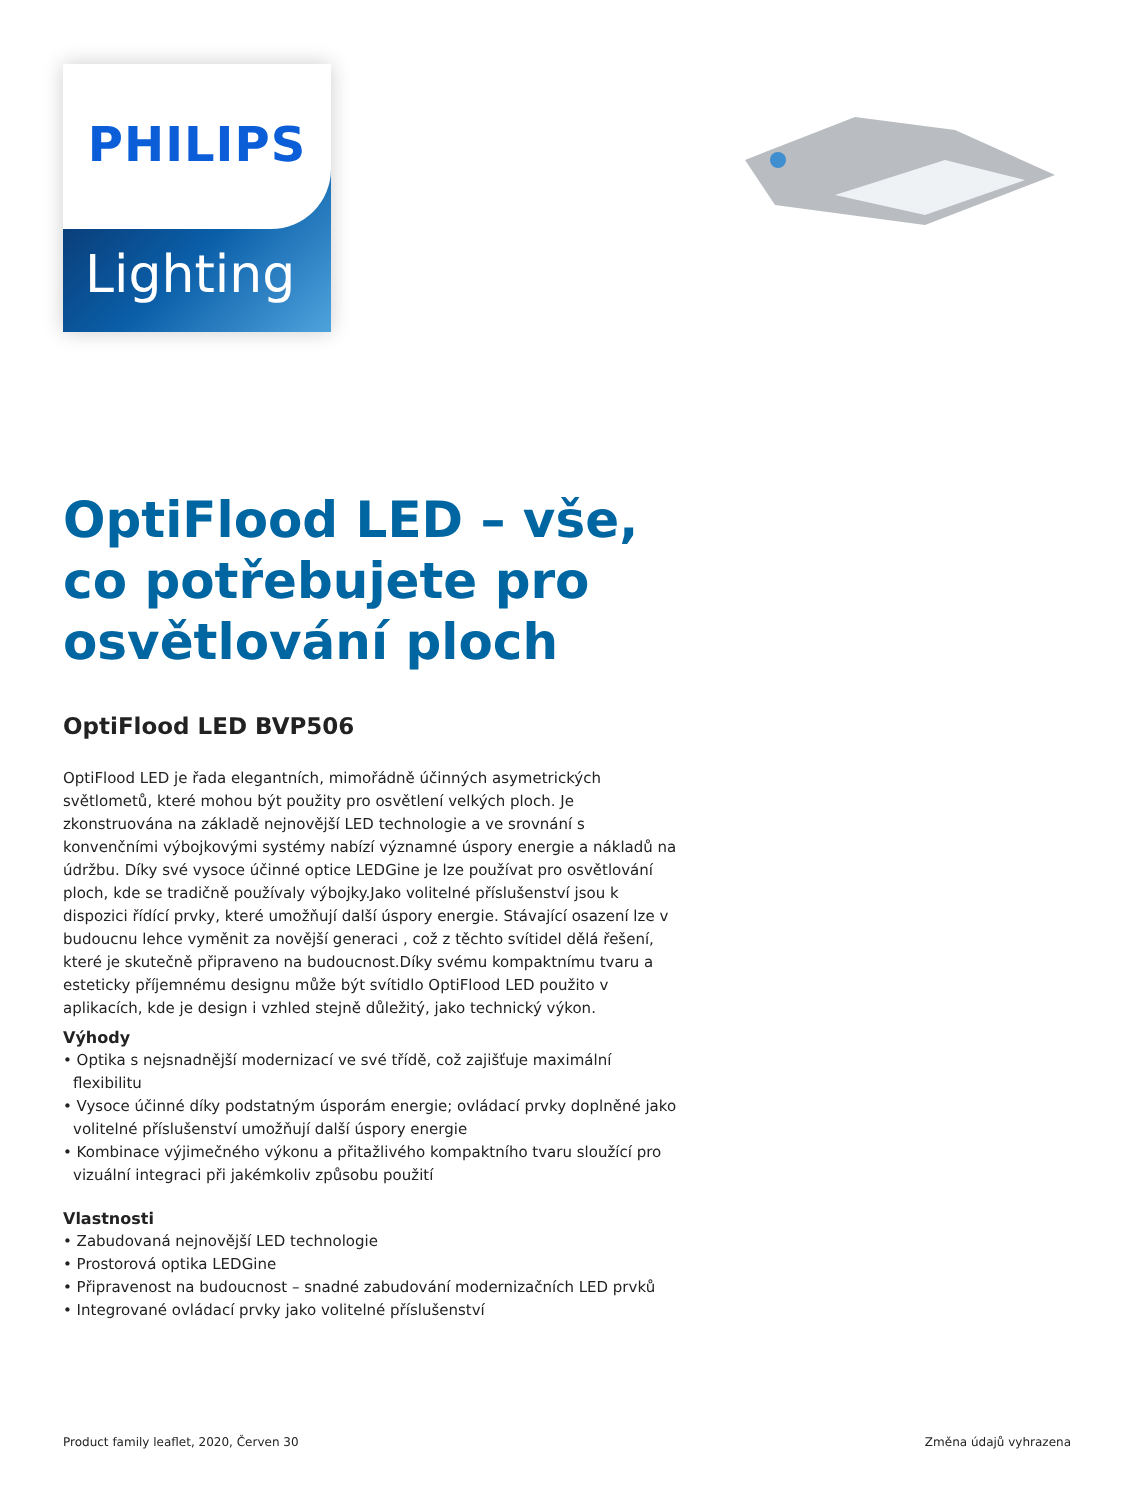Lighting
PHILIPS
OptiFlood LED – vše, co potřebujete pro osvětlování ploch
OptiFlood LED BVP506
OptiFlood LED je řada elegantních, mimořádně účinných asymetrických světlometů, které mohou být použity pro osvětlení velkých ploch. Je zkonstruována na základě nejnovější LED technologie a ve srovnání s konvenčními výbojkovými systémy nabízí významné úspory energie a nákladů na údržbu. Díky své vysoce účinné optice LEDGine je lze používat pro osvětlování ploch, kde se tradičně používaly výbojky.Jako volitelné příslušenství jsou k dispozici řídící prvky, které umožňují další úspory energie. Stávající osazení lze v budoucnu lehce vyměnit za novější generaci , což z těchto svítidel dělá řešení, které je skutečně připraveno na budoucnost.Díky svému kompaktnímu tvaru a esteticky příjemnému designu může být svítidlo OptiFlood LED použito v aplikacích, kde je design i vzhled stejně důležitý, jako technický výkon.
Výhody
• Optika s nejsnadnější modernizací ve své třídě, což zajišťuje maximální flexibilitu
• Vysoce účinné díky podstatným úsporám energie; ovládací prvky doplněné jako volitelné příslušenství umožňují další úspory energie
• Kombinace výjimečného výkonu a přitažlivého kompaktního tvaru sloužící pro vizuální integraci při jakémkoliv způsobu použití
Vlastnosti
• Zabudovaná nejnovější LED technologie
• Prostorová optika LEDGine
• Připravenost na budoucnost – snadné zabudování modernizačních LED prvků
• Integrované ovládací prvky jako volitelné příslušenství
Product family leaflet, 2020, Červen 30 Změna údajů vyhrazena